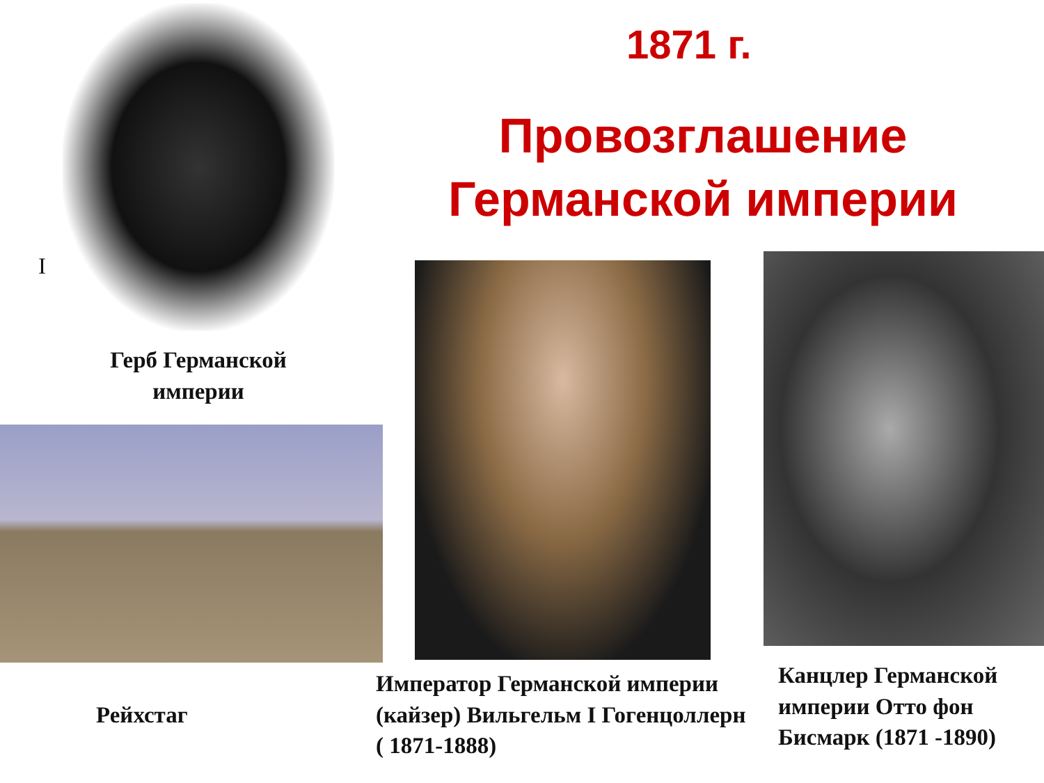1871 г.
Провозглашение Германской империи
I
Герб Германской империи
Рейхстаг
Император Германской империи (кайзер) Вильгельм I Гогенцоллерн ( 1871-1888)
Канцлер Германской империи Отто фон Бисмарк (1871 -1890)